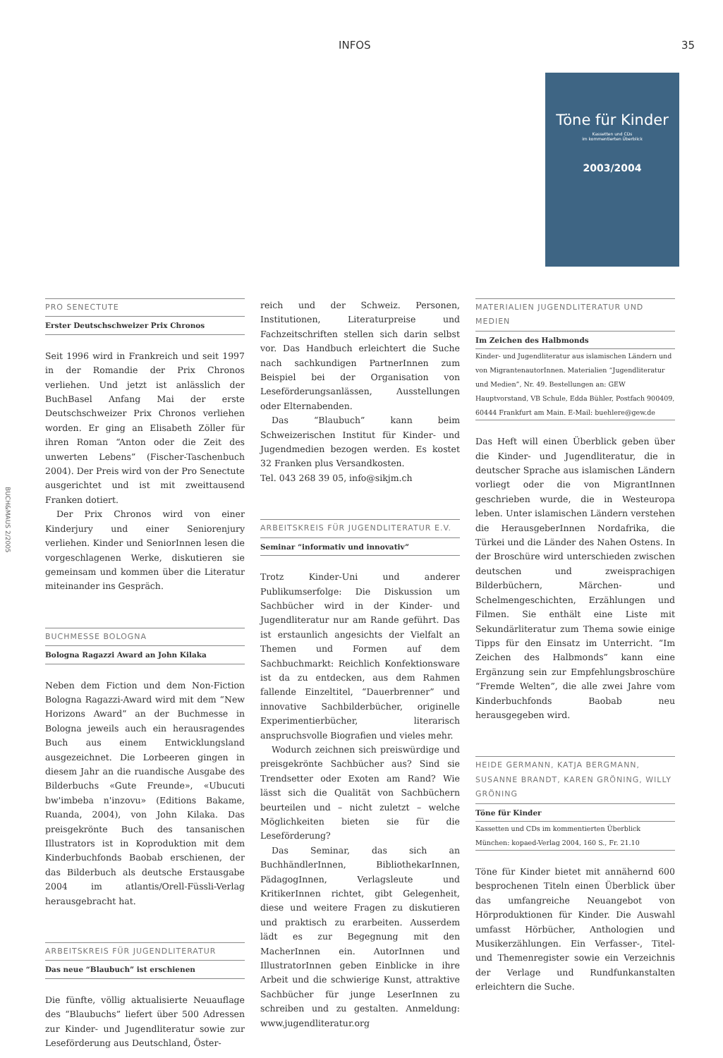INFOS 35
BUCH&MAUS 2/2005
Töne für Kinder
Kassetten und CDs
im kommentierten Überblick
2003/2004
PRO SENECTUTE
Erster Deutschschweizer Prix Chronos
Seit 1996 wird in Frankreich und seit 1997 in der Romandie der Prix Chronos verliehen. Und jetzt ist anlässlich der BuchBasel Anfang Mai der erste Deutschschweizer Prix Chronos verliehen worden. Er ging an Elisabeth Zöller für ihren Roman “Anton oder die Zeit des unwerten Lebens” (Fischer-Taschenbuch 2004). Der Preis wird von der Pro Senectute ausgerichtet und ist mit zweittausend Franken dotiert.
Der Prix Chronos wird von einer Kinderjury und einer Seniorenjury verliehen. Kinder und SeniorInnen lesen die vorgeschlagenen Werke, diskutieren sie gemeinsam und kommen über die Literatur miteinander ins Gespräch.
BUCHMESSE BOLOGNA
Bologna Ragazzi Award an John Kilaka
Neben dem Fiction und dem Non-Fiction Bologna Ragazzi-Award wird mit dem “New Horizons Award” an der Buchmesse in Bologna jeweils auch ein herausragendes Buch aus einem Entwicklungsland ausgezeichnet. Die Lorbeeren gingen in diesem Jahr an die ruandische Ausgabe des Bilderbuchs «Gute Freunde», «Ubucuti bw'imbeba n'inzovu» (Editions Bakame, Ruanda, 2004), von John Kilaka. Das preisgekrönte Buch des tansanischen Illustrators ist in Koproduktion mit dem Kinderbuchfonds Baobab erschienen, der das Bilderbuch als deutsche Erstausgabe 2004 im atlantis/Orell-Füssli-Verlag herausgebracht hat.
ARBEITSKREIS FÜR JUGENDLITERATUR
Das neue “Blaubuch” ist erschienen
Die fünfte, völlig aktualisierte Neuauflage des “Blaubuchs” liefert über 500 Adressen zur Kinder- und Jugendliteratur sowie zur Leseförderung aus Deutschland, Öster-
reich und der Schweiz. Personen, Institutionen, Literaturpreise und Fachzeitschriften stellen sich darin selbst vor. Das Handbuch erleichtert die Suche nach sachkundigen PartnerInnen zum Beispiel bei der Organisation von Leseförderungsanlässen, Ausstellungen oder Elternabenden.
Das “Blaubuch” kann beim Schweizerischen Institut für Kinder- und Jugendmedien bezogen werden. Es kostet 32 Franken plus Versandkosten.
Tel. 043 268 39 05, info@sikjm.ch
ARBEITSKREIS FÜR JUGENDLITERATUR E.V.
Seminar “informativ und innovativ”
Trotz Kinder-Uni und anderer Publikumserfolge: Die Diskussion um Sachbücher wird in der Kinder- und Jugendliteratur nur am Rande geführt. Das ist erstaunlich angesichts der Vielfalt an Themen und Formen auf dem Sachbuchmarkt: Reichlich Konfektionsware ist da zu entdecken, aus dem Rahmen fallende Einzeltitel, “Dauerbrenner” und innovative Sachbilderbücher, originelle Experimentierbücher, literarisch anspruchsvolle Biografien und vieles mehr.
Wodurch zeichnen sich preiswürdige und preisgekrönte Sachbücher aus? Sind sie Trendsetter oder Exoten am Rand? Wie lässt sich die Qualität von Sachbüchern beurteilen und – nicht zuletzt – welche Möglichkeiten bieten sie für die Leseförderung?
Das Seminar, das sich an BuchhändlerInnen, BibliothekarInnen, PädagogInnen, Verlagsleute und KritikerInnen richtet, gibt Gelegenheit, diese und weitere Fragen zu diskutieren und praktisch zu erarbeiten. Ausserdem lädt es zur Begegnung mit den MacherInnen ein. AutorInnen und IllustratorInnen geben Einblicke in ihre Arbeit und die schwierige Kunst, attraktive Sachbücher für junge LeserInnen zu schreiben und zu gestalten. Anmeldung: www.jugendliteratur.org
MATERIALIEN JUGENDLITERATUR UND MEDIEN
Im Zeichen des Halbmonds
Kinder- und Jugendliteratur aus islamischen Ländern und von MigrantenautorInnen. Materialien “Jugendliteratur und Medien”, Nr. 49. Bestellungen an: GEW Hauptvorstand, VB Schule, Edda Bühler, Postfach 900409, 60444 Frankfurt am Main. E-Mail: buehlere@gew.de
Das Heft will einen Überblick geben über die Kinder- und Jugendliteratur, die in deutscher Sprache aus islamischen Ländern vorliegt oder die von MigrantInnen geschrieben wurde, die in Westeuropa leben. Unter islamischen Ländern verstehen die HerausgeberInnen Nordafrika, die Türkei und die Länder des Nahen Ostens. In der Broschüre wird unterschieden zwischen deutschen und zweisprachigen Bilderbüchern, Märchen- und Schelmengeschichten, Erzählungen und Filmen. Sie enthält eine Liste mit Sekundärliteratur zum Thema sowie einige Tipps für den Einsatz im Unterricht. “Im Zeichen des Halbmonds” kann eine Ergänzung sein zur Empfehlungsbroschüre “Fremde Welten”, die alle zwei Jahre vom Kinderbuchfonds Baobab neu herausgegeben wird.
HEIDE GERMANN, KATJA BERGMANN, SUSANNE BRANDT, KAREN GRÖNING, WILLY GRÖNING
Töne für Kinder
Kassetten und CDs im kommentierten Überblick München: kopaed-Verlag 2004, 160 S., Fr. 21.10
Töne für Kinder bietet mit annähernd 600 besprochenen Titeln einen Überblick über das umfangreiche Neuangebot von Hörproduktionen für Kinder. Die Auswahl umfasst Hörbücher, Anthologien und Musikerzählungen. Ein Verfasser-, Titel- und Themenregister sowie ein Verzeichnis der Verlage und Rundfunkanstalten erleichtern die Suche.